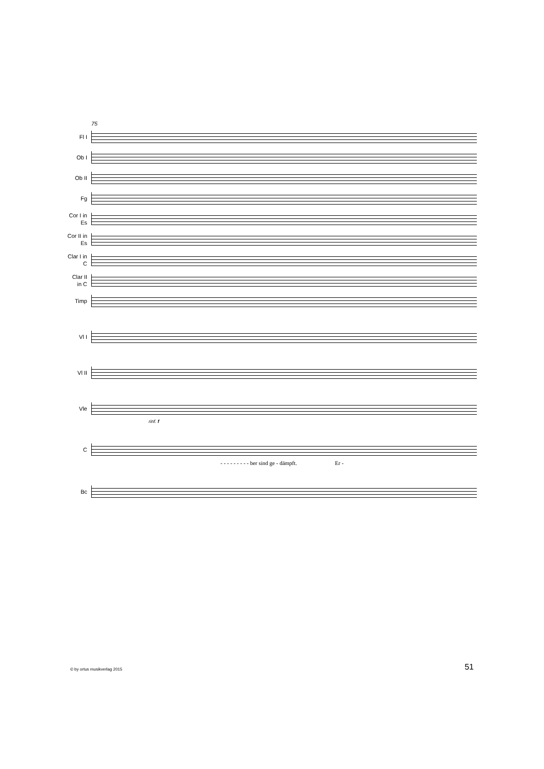75
Fl I
Ob I
Ob II
Fg
Cor I in Es
Cor II in Es
Clar I in C
Clar II in C
Timp
Vl I
Vl II
Vle
rinf. f
C
- - - - - - - - - ber sind ge - dämpft. Er -
Bc
© by ortus musikverlag 2015 51